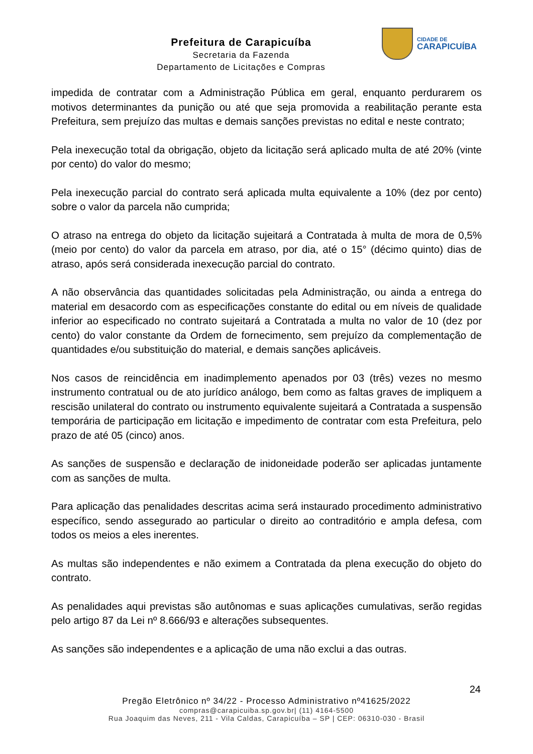Prefeitura de Carapicuíba
Secretaria da Fazenda
Departamento de Licitações e Compras
CIDADE DE
CARAPICUÍBA
impedida de contratar com a Administração Pública em geral, enquanto perdurarem os motivos determinantes da punição ou até que seja promovida a reabilitação perante esta Prefeitura, sem prejuízo das multas e demais sanções previstas no edital e neste contrato;
Pela inexecução total da obrigação, objeto da licitação será aplicado multa de até 20% (vinte por cento) do valor do mesmo;
Pela inexecução parcial do contrato será aplicada multa equivalente a 10% (dez por cento) sobre o valor da parcela não cumprida;
O atraso na entrega do objeto da licitação sujeitará a Contratada à multa de mora de 0,5% (meio por cento) do valor da parcela em atraso, por dia, até o 15° (décimo quinto) dias de atraso, após será considerada inexecução parcial do contrato.
A não observância das quantidades solicitadas pela Administração, ou ainda a entrega do material em desacordo com as especificações constante do edital ou em níveis de qualidade inferior ao especificado no contrato sujeitará a Contratada a multa no valor de 10 (dez por cento) do valor constante da Ordem de fornecimento, sem prejuízo da complementação de quantidades e/ou substituição do material, e demais sanções aplicáveis.
Nos casos de reincidência em inadimplemento apenados por 03 (três) vezes no mesmo instrumento contratual ou de ato jurídico análogo, bem como as faltas graves de impliquem a rescisão unilateral do contrato ou instrumento equivalente sujeitará a Contratada a suspensão temporária de participação em licitação e impedimento de contratar com esta Prefeitura, pelo prazo de até 05 (cinco) anos.
As sanções de suspensão e declaração de inidoneidade poderão ser aplicadas juntamente com as sanções de multa.
Para aplicação das penalidades descritas acima será instaurado procedimento administrativo específico, sendo assegurado ao particular o direito ao contraditório e ampla defesa, com todos os meios a eles inerentes.
As multas são independentes e não eximem a Contratada da plena execução do objeto do contrato.
As penalidades aqui previstas são autônomas e suas aplicações cumulativas, serão regidas pelo artigo 87 da Lei nº 8.666/93 e alterações subsequentes.
As sanções são independentes e a aplicação de uma não exclui a das outras.
24
Pregão Eletrônico nº 34/22 - Processo Administrativo nº41625/2022
compras@carapicuiba.sp.gov.br| (11) 4164-5500
Rua Joaquim das Neves, 211 - Vila Caldas, Carapicuíba – SP | CEP: 06310-030 - Brasil